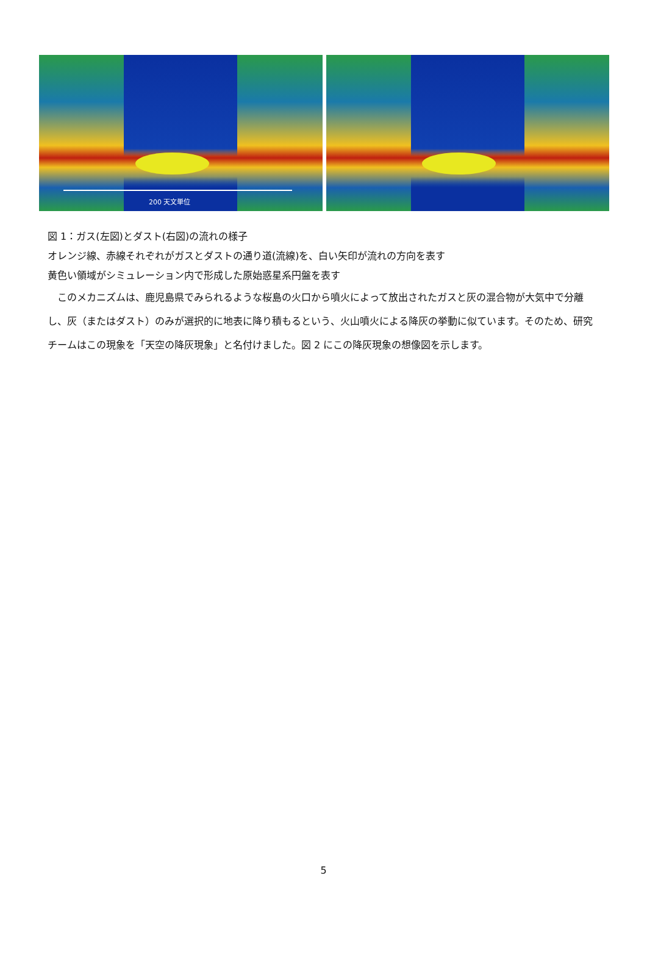200 天文単位
図 1：ガス(左図)とダスト(右図)の流れの様子
オレンジ線、赤線それぞれがガスとダストの通り道(流線)を、白い矢印が流れの方向を表す
黄色い領域がシミュレーション内で形成した原始惑星系円盤を表す
　このメカニズムは、鹿児島県でみられるような桜島の火口から噴火によって放出されたガスと灰の混合物が大気中で分離し、灰（またはダスト）のみが選択的に地表に降り積もるという、火山噴火による降灰の挙動に似ています。そのため、研究チームはこの現象を「天空の降灰現象」と名付けました。図 2 にこの降灰現象の想像図を示します。
5